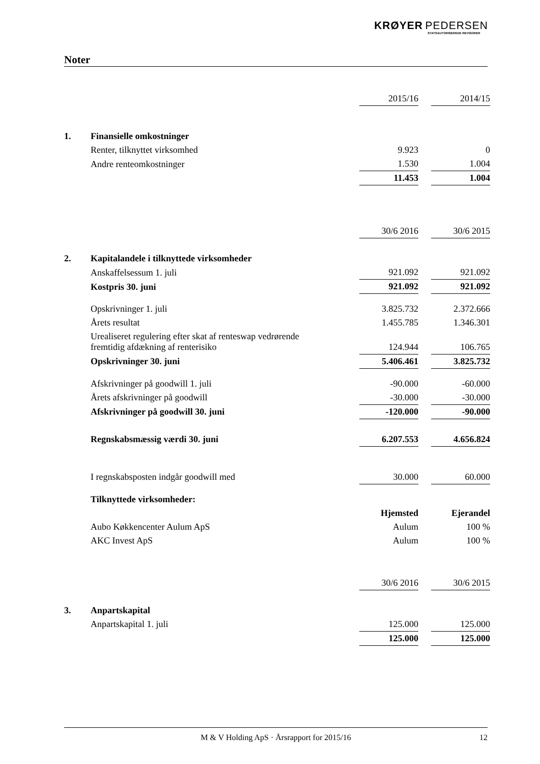KRØYER PEDERSEN
STATSAUTORISEREDE REVISORER
Noter
| | | 2015/16 | | 2014/15 |
| 1. | Finansielle omkostninger | | | |
| | Renter, tilknyttet virksomhed | 9.923 | | 0 |
| | Andre renteomkostninger | 1.530 | | 1.004 |
| | | 11.453 | | 1.004 |
| | | 30/6 2016 | | 30/6 2015 |
| 2. | Kapitalandele i tilknyttede virksomheder | | | |
| | Anskaffelsessum 1. juli | 921.092 | | 921.092 |
| | Kostpris 30. juni | 921.092 | | 921.092 |
| | Opskrivninger 1. juli | 3.825.732 | | 2.372.666 |
| | Årets resultat | 1.455.785 | | 1.346.301 |
| | Urealiseret regulering efter skat af renteswap vedrørende fremtidig afdækning af renterisiko | 124.944 | | 106.765 |
| | Opskrivninger 30. juni | 5.406.461 | | 3.825.732 |
| | Afskrivninger på goodwill 1. juli | -90.000 | | -60.000 |
| | Årets afskrivninger på goodwill | -30.000 | | -30.000 |
| | Afskrivninger på goodwill 30. juni | -120.000 | | -90.000 |
| | Regnskabsmæssig værdi 30. juni | 6.207.553 | | 4.656.824 |
| | I regnskabsposten indgår goodwill med | 30.000 | | 60.000 |
| | Tilknyttede virksomheder: | | | |
| | | Hjemsted | | Ejerandel |
| | Aubo Køkkencenter Aulum ApS | Aulum | | 100 % |
| | AKC Invest ApS | Aulum | | 100 % |
| | | 30/6 2016 | | 30/6 2015 |
| 3. | Anpartskapital | | | |
| | Anpartskapital 1. juli | 125.000 | | 125.000 |
| | | 125.000 | | 125.000 |
M & V Holding ApS · Årsrapport for 2015/16 12